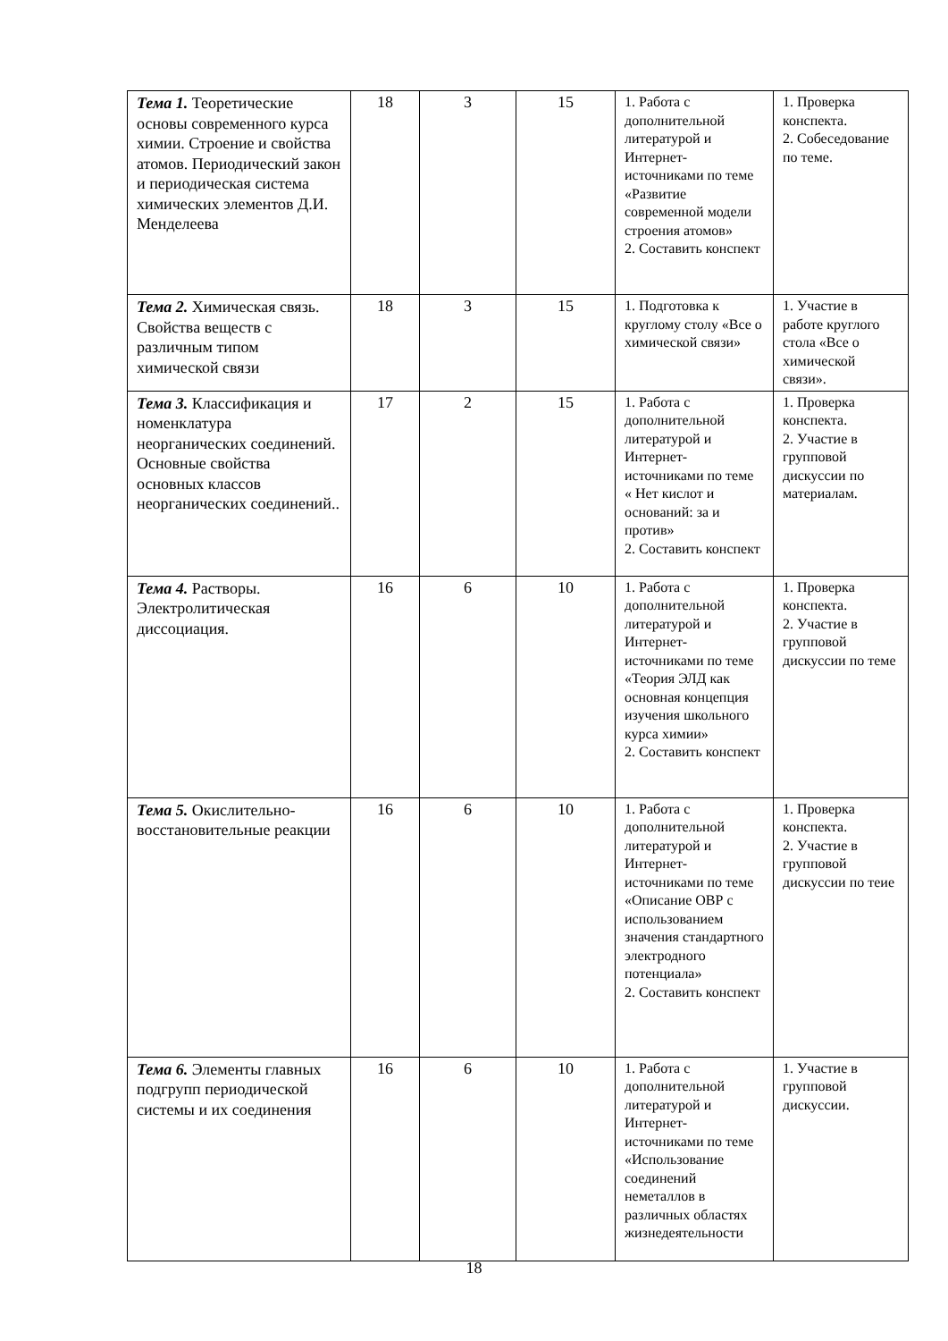| Тема 1. Теоретические основы современного курса химии. Строение и свойства атомов. Периодический закон и периодическая система химических элементов Д.И. Менделеева | 18 | 3 | 15 | 1. Работа с дополнительной литературой и Интернет-источниками по теме «Развитие современной модели строения атомов» 2. Составить конспект | 1. Проверка конспекта. 2. Собеседование по теме. |
| Тема 2. Химическая связь. Свойства веществ с различным типом химической связи | 18 | 3 | 15 | 1. Подготовка к круглому столу «Все о химической связи» | 1. Участие в работе круглого стола «Все о химической связи». |
| Тема 3. Классификация и номенклатура неорганических соединений. Основные свойства основных классов неорганических соединений.. | 17 | 2 | 15 | 1. Работа с дополнительной литературой и Интернет-источниками по теме « Нет кислот и оснований: за и против» 2. Составить конспект | 1. Проверка конспекта. 2. Участие в групповой дискуссии по материалам. |
| Тема 4. Растворы. Электролитическая диссоциация. | 16 | 6 | 10 | 1. Работа с дополнительной литературой и Интернет-источниками по теме «Теория ЭЛД как основная концепция изучения школьного курса химии» 2. Составить конспект | 1. Проверка конспекта. 2. Участие в групповой дискуссии по теме |
| Тема 5. Окислительно-восстановительные реакции | 16 | 6 | 10 | 1. Работа с дополнительной литературой и Интернет-источниками по теме «Описание ОВР с использованием значения стандартного электродного потенциала» 2. Составить конспект | 1. Проверка конспекта. 2. Участие в групповой дискуссии по теие |
| Тема 6. Элементы главных подгрупп периодической системы и их соединения | 16 | 6 | 10 | 1. Работа с дополнительной литературой и Интернет-источниками по теме «Использование соединений неметаллов в различных областях жизнедеятельности | 1. Участие в групповой дискуссии. |
18